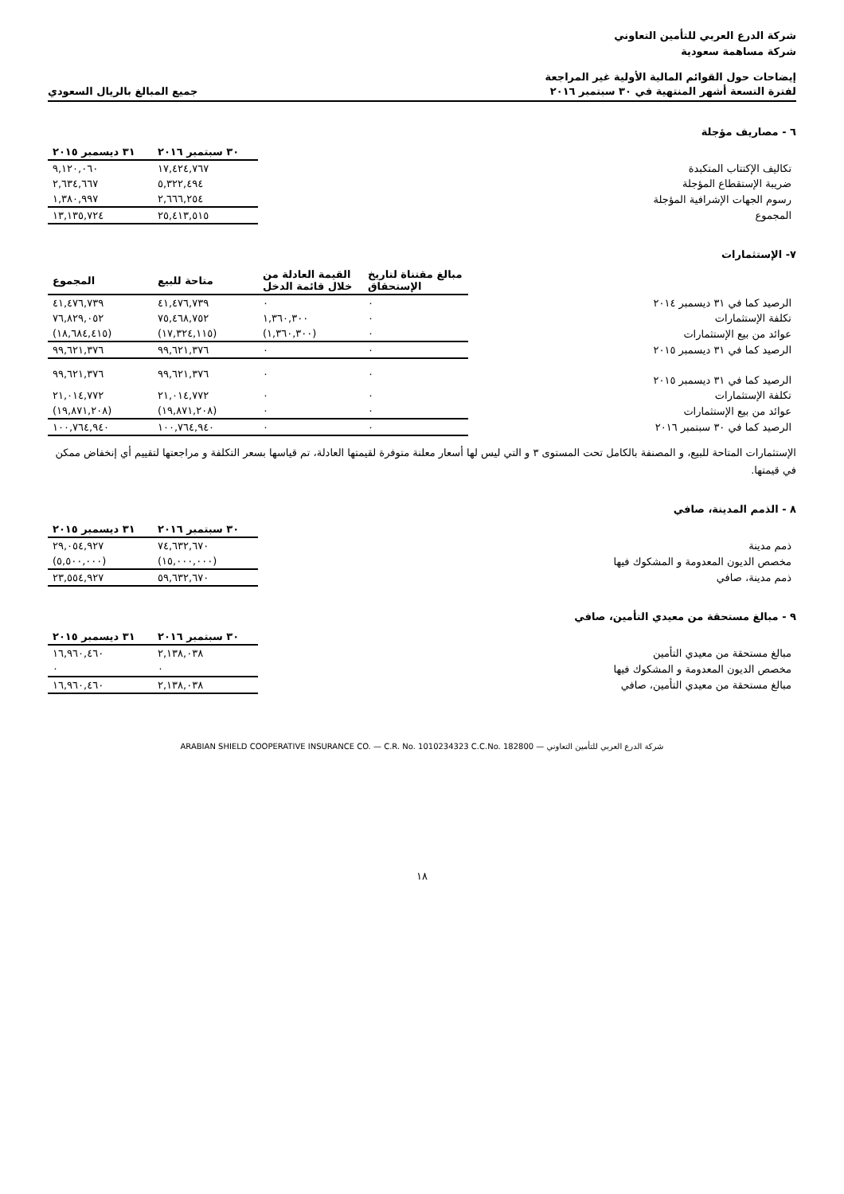شركة الدرع العربي للتأمين التعاوني
شركة مساهمة سعودية
إيضاحات حول القوائم المالية الأولية غير المراجعة
لفترة التسعة أشهر المنتهية في ٣٠ سبتمبر ٢٠١٦ جميع المبالغ بالريال السعودي
٦ - مصاريف مؤجلة
| | ٣٠ سبتمبر ٢٠١٦ | ٣١ ديسمبر ٢٠١٥ |
| تكاليف الإكتتاب المتكبدة | ١٧,٤٢٤,٧٦٧ | ٩,١٢٠,٠٦٠ |
| ضريبة الإستقطاع المؤجلة | ٥,٣٢٢,٤٩٤ | ٢,٦٣٤,٦٦٧ |
| رسوم الجهات الإشرافية المؤجلة | ٢,٦٦٦,٢٥٤ | ١,٣٨٠,٩٩٧ |
| المجموع | ٢٥,٤١٣,٥١٥ | ١٣,١٣٥,٧٢٤ |
٧- الإستثمارات
| | مبالغ مقتناة لتاريخ الإستحقاق | القيمة العادلة من خلال قائمة الدخل | متاحة للبيع | المجموع |
| الرصيد كما في ٣١ ديسمبر ٢٠١٤ | ٠ | ٠ | ٤١,٤٧٦,٧٣٩ | ٤١,٤٧٦,٧٣٩ |
| تكلفة الإستثمارات | ٠ | ١,٣٦٠,٣٠٠ | ٧٥,٤٦٨,٧٥٢ | ٧٦,٨٢٩,٠٥٢ |
| عوائد من بيع الإستثمارات | ٠ | (١,٣٦٠,٣٠٠) | (١٧,٣٢٤,١١٥) | (١٨,٦٨٤,٤١٥) |
| الرصيد كما في ٣١ ديسمبر ٢٠١٥ | ٠ | ٠ | ٩٩,٦٢١,٣٧٦ | ٩٩,٦٢١,٣٧٦ |
| الرصيد كما في ٣١ ديسمبر ٢٠١٥ | ٠ | ٠ | ٩٩,٦٢١,٣٧٦ | ٩٩,٦٢١,٣٧٦ |
| تكلفة الإستثمارات | ٠ | ٠ | ٢١,٠١٤,٧٧٢ | ٢١,٠١٤,٧٧٢ |
| عوائد من بيع الإستثمارات | ٠ | ٠ | (١٩,٨٧١,٢٠٨) | (١٩,٨٧١,٢٠٨) |
| الرصيد كما في ٣٠ سبتمبر ٢٠١٦ | ٠ | ٠ | ١٠٠,٧٦٤,٩٤٠ | ١٠٠,٧٦٤,٩٤٠ |
الإستثمارات المتاحة للبيع، و المصنفة بالكامل تحت المستوى ٣ و التي ليس لها أسعار معلنة متوفرة لقيمتها العادلة، تم قياسها بسعر التكلفة و مراجعتها لتقييم أي إنخفاض ممكن في قيمتها.
٨ - الذمم المدينة، صافي
| | ٣٠ سبتمبر ٢٠١٦ | ٣١ ديسمبر ٢٠١٥ |
| ذمم مدينة | ٧٤,٦٣٢,٦٧٠ | ٢٩,٠٥٤,٩٢٧ |
| مخصص الديون المعدومة و المشكوك فيها | (١٥,٠٠٠,٠٠٠) | (٥,٥٠٠,٠٠٠) |
| ذمم مدينة، صافي | ٥٩,٦٣٢,٦٧٠ | ٢٣,٥٥٤,٩٢٧ |
٩ - مبالغ مستحقة من معيدي التأمين، صافي
| | ٣٠ سبتمبر ٢٠١٦ | ٣١ ديسمبر ٢٠١٥ |
| مبالغ مستحقة من معيدي التأمين | ٢,١٣٨,٠٣٨ | ١٦,٩٦٠,٤٦٠ |
| مخصص الديون المعدومة و المشكوك فيها | ٠ | ٠ |
| مبالغ مستحقة من معيدي التأمين، صافي | ٢,١٣٨,٠٣٨ | ١٦,٩٦٠,٤٦٠ |
شركة الدرع العربي للتأمين التعاوني — ARABIAN SHIELD COOPERATIVE INSURANCE CO. — C.R. No. 1010234323 C.C.No. 182800
١٨